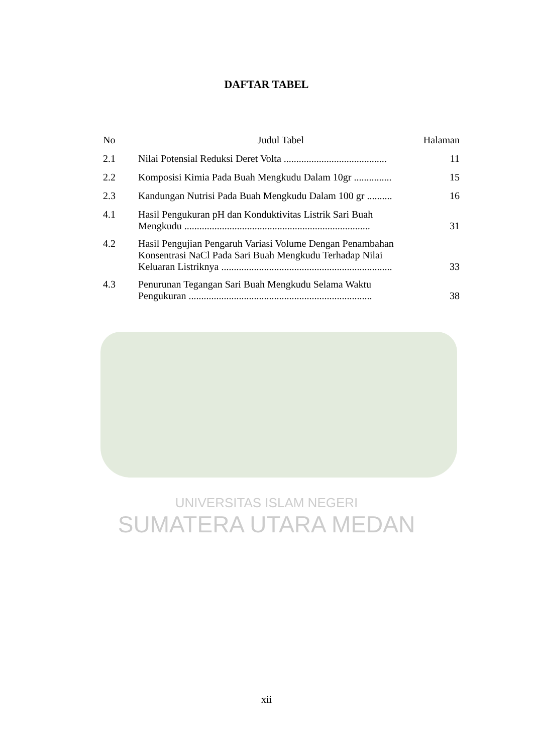DAFTAR TABEL
| No | Judul Tabel | Halaman |
| --- | --- | --- |
| 2.1 | Nilai Potensial Reduksi Deret Volta ......................................... | 11 |
| 2.2 | Komposisi Kimia Pada Buah Mengkudu Dalam 10gr ............... | 15 |
| 2.3 | Kandungan Nutrisi Pada Buah Mengkudu Dalam 100 gr .......... | 16 |
| 4.1 | Hasil Pengukuran pH dan Konduktivitas Listrik Sari Buah Mengkudu .......................................................................... | 31 |
| 4.2 | Hasil Pengujian Pengaruh Variasi Volume Dengan Penambahan Konsentrasi NaCl Pada Sari Buah Mengkudu Terhadap Nilai Keluaran Listriknya .................................................................... | 33 |
| 4.3 | Penurunan Tegangan Sari Buah Mengkudu Selama Waktu Pengukuran ......................................................................... | 38 |
UNIVERSITAS ISLAM NEGERI
SUMATERA UTARA MEDAN
xii